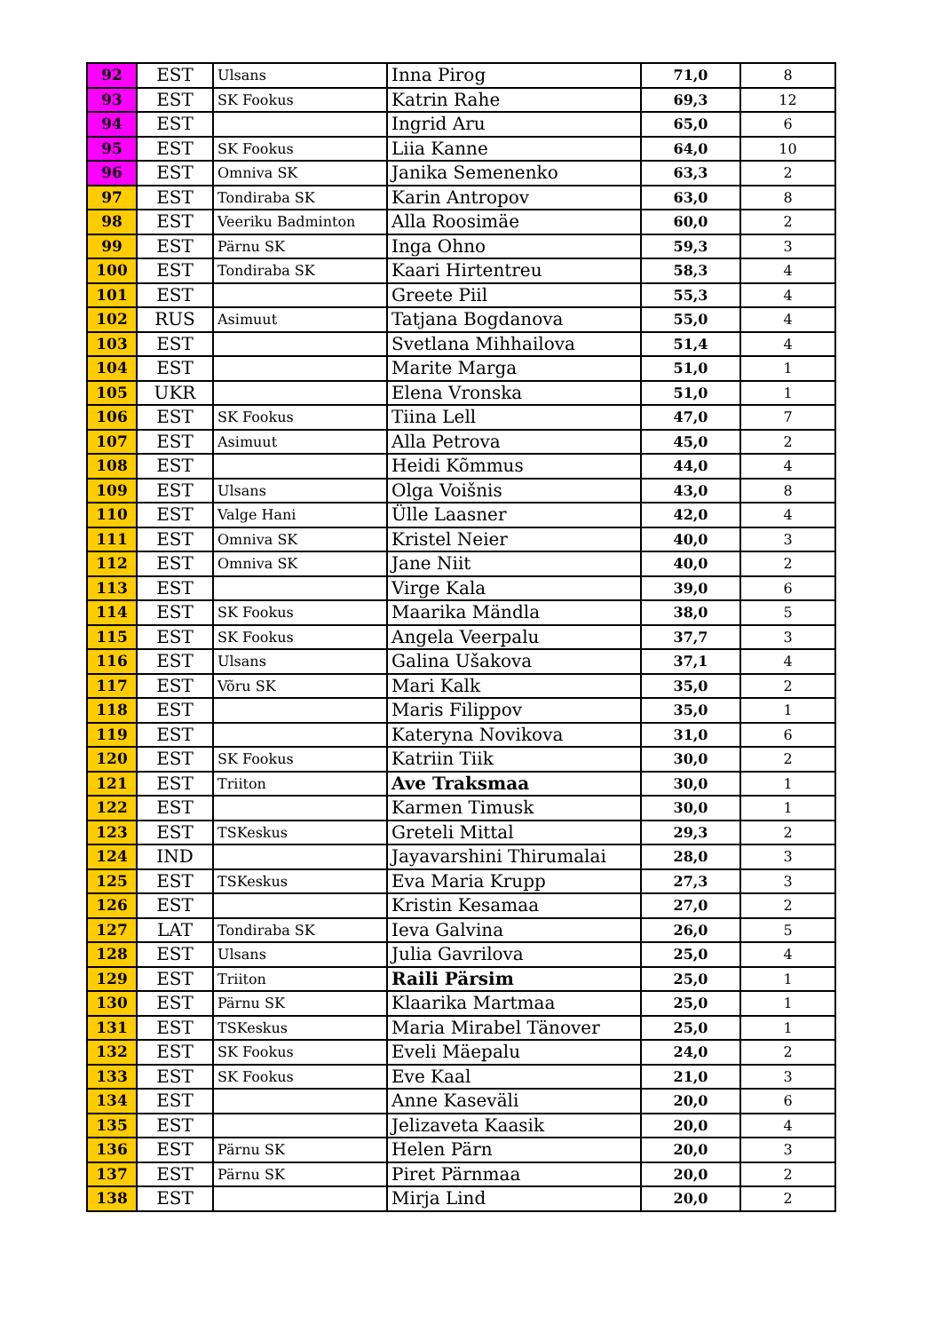| 92 | EST | Ulsans | Inna Pirog | 71,0 | 8 |
| 93 | EST | SK Fookus | Katrin Rahe | 69,3 | 12 |
| 94 | EST | | Ingrid Aru | 65,0 | 6 |
| 95 | EST | SK Fookus | Liia Kanne | 64,0 | 10 |
| 96 | EST | Omniva SK | Janika Semenenko | 63,3 | 2 |
| 97 | EST | Tondiraba SK | Karin Antropov | 63,0 | 8 |
| 98 | EST | Veeriku Badminton | Alla Roosimäe | 60,0 | 2 |
| 99 | EST | Pärnu SK | Inga Ohno | 59,3 | 3 |
| 100 | EST | Tondiraba SK | Kaari Hirtentreu | 58,3 | 4 |
| 101 | EST | | Greete Piil | 55,3 | 4 |
| 102 | RUS | Asimuut | Tatjana Bogdanova | 55,0 | 4 |
| 103 | EST | | Svetlana Mihhailova | 51,4 | 4 |
| 104 | EST | | Marite Marga | 51,0 | 1 |
| 105 | UKR | | Elena Vronska | 51,0 | 1 |
| 106 | EST | SK Fookus | Tiina Lell | 47,0 | 7 |
| 107 | EST | Asimuut | Alla Petrova | 45,0 | 2 |
| 108 | EST | | Heidi Kõmmus | 44,0 | 4 |
| 109 | EST | Ulsans | Olga Voišnis | 43,0 | 8 |
| 110 | EST | Valge Hani | Ülle Laasner | 42,0 | 4 |
| 111 | EST | Omniva SK | Kristel Neier | 40,0 | 3 |
| 112 | EST | Omniva SK | Jane Niit | 40,0 | 2 |
| 113 | EST | | Virge Kala | 39,0 | 6 |
| 114 | EST | SK Fookus | Maarika Mändla | 38,0 | 5 |
| 115 | EST | SK Fookus | Angela Veerpalu | 37,7 | 3 |
| 116 | EST | Ulsans | Galina Ušakova | 37,1 | 4 |
| 117 | EST | Võru SK | Mari Kalk | 35,0 | 2 |
| 118 | EST | | Maris Filippov | 35,0 | 1 |
| 119 | EST | | Kateryna Novikova | 31,0 | 6 |
| 120 | EST | SK Fookus | Katriin Tiik | 30,0 | 2 |
| 121 | EST | Triiton | Ave Traksmaa | 30,0 | 1 |
| 122 | EST | | Karmen Timusk | 30,0 | 1 |
| 123 | EST | TSKeskus | Greteli Mittal | 29,3 | 2 |
| 124 | IND | | Jayavarshini Thirumalai | 28,0 | 3 |
| 125 | EST | TSKeskus | Eva Maria Krupp | 27,3 | 3 |
| 126 | EST | | Kristin Kesamaa | 27,0 | 2 |
| 127 | LAT | Tondiraba SK | Ieva Galvina | 26,0 | 5 |
| 128 | EST | Ulsans | Julia Gavrilova | 25,0 | 4 |
| 129 | EST | Triiton | Raili Pärsim | 25,0 | 1 |
| 130 | EST | Pärnu SK | Klaarika Martmaa | 25,0 | 1 |
| 131 | EST | TSKeskus | Maria Mirabel Tänover | 25,0 | 1 |
| 132 | EST | SK Fookus | Eveli Mäepalu | 24,0 | 2 |
| 133 | EST | SK Fookus | Eve Kaal | 21,0 | 3 |
| 134 | EST | | Anne Kaseväli | 20,0 | 6 |
| 135 | EST | | Jelizaveta Kaasik | 20,0 | 4 |
| 136 | EST | Pärnu SK | Helen Pärn | 20,0 | 3 |
| 137 | EST | Pärnu SK | Piret Pärnmaa | 20,0 | 2 |
| 138 | EST | | Mirja Lind | 20,0 | 2 |